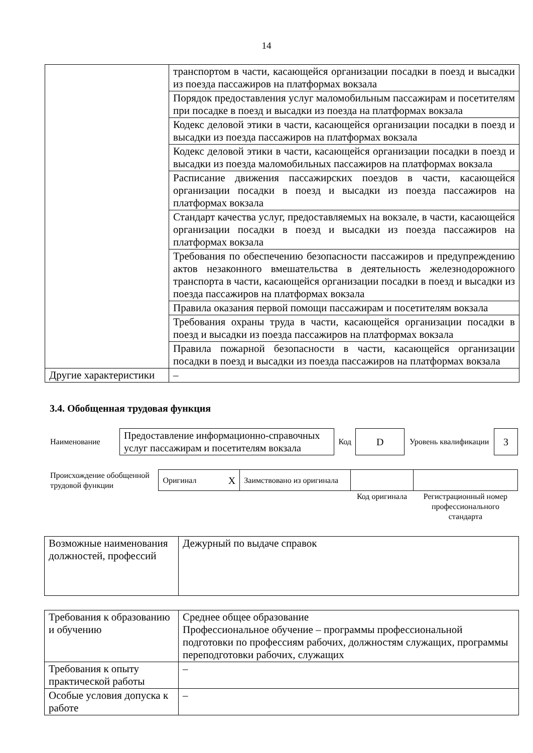14
| | транспортом в части, касающейся организации посадки в поезд и высадки из поезда пассажиров на платформах вокзала |
| | Порядок предоставления услуг маломобильным пассажирам и посетителям при посадке в поезд и высадки из поезда на платформах вокзала |
| | Кодекс деловой этики в части, касающейся организации посадки в поезд и высадки из поезда пассажиров на платформах вокзала |
| | Кодекс деловой этики в части, касающейся организации посадки в поезд и высадки из поезда маломобильных пассажиров на платформах вокзала |
| | Расписание движения пассажирских поездов в части, касающейся организации посадки в поезд и высадки из поезда пассажиров на платформах вокзала |
| | Стандарт качества услуг, предоставляемых на вокзале, в части, касающейся организации посадки в поезд и высадки из поезда пассажиров на платформах вокзала |
| | Требования по обеспечению безопасности пассажиров и предупреждению актов незаконного вмешательства в деятельность железнодорожного транспорта в части, касающейся организации посадки в поезд и высадки из поезда пассажиров на платформах вокзала |
| | Правила оказания первой помощи пассажирам и посетителям вокзала |
| | Требования охраны труда в части, касающейся организации посадки в поезд и высадки из поезда пассажиров на платформах вокзала |
| | Правила пожарной безопасности в части, касающейся организации посадки в поезд и высадки из поезда пассажиров на платформах вокзала |
| Другие характеристики | – |
3.4. Обобщенная трудовая функция
| Наименование | Предоставление информационно-справочных услуг пассажирам и посетителям вокзала | Код | D | Уровень квалификации | 3 |
| Происхождение обобщенной трудовой функции | Оригинал | X | Заимствовано из оригинала | | |
| | | | | Код оригинала | Регистрационный номер профессионального стандарта |
| Возможные наименования должностей, профессий | Дежурный по выдаче справок |
| Требования к образованию и обучению | Среднее общее образование Профессиональное обучение – программы профессиональной подготовки по профессиям рабочих, должностям служащих, программы переподготовки рабочих, служащих |
| Требования к опыту практической работы | – |
| Особые условия допуска к работе | – |